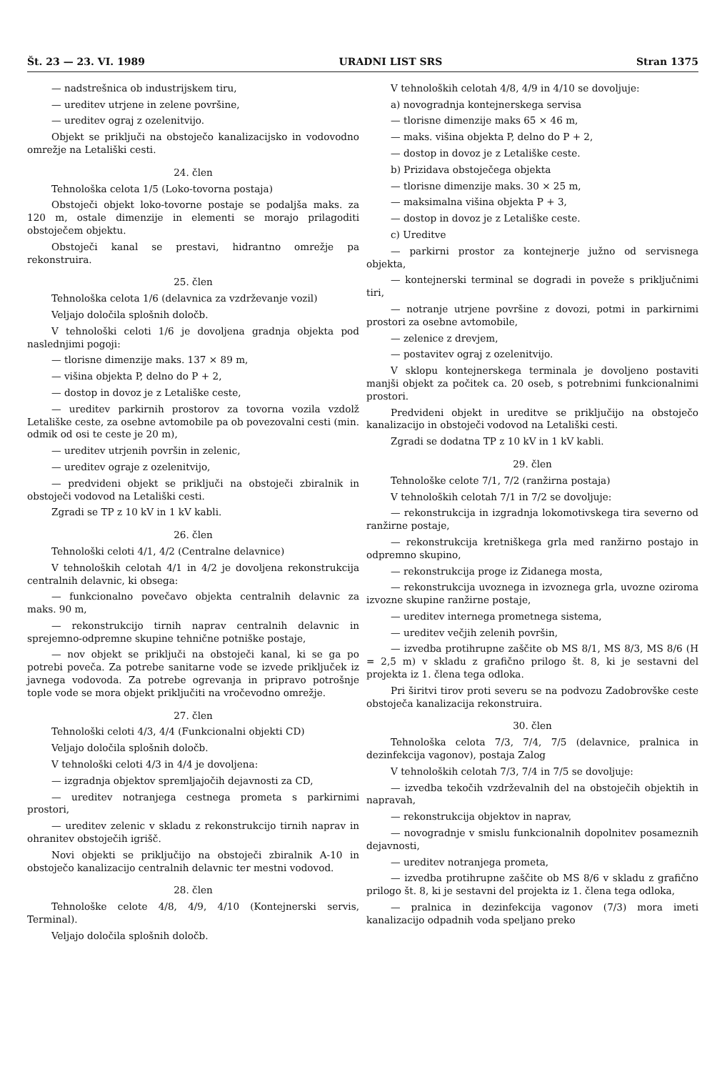Št. 23 — 23. VI. 1989 URADNI LIST SRS Stran 1375
— nadstrešnica ob industrijskem tiru,
— ureditev utrjene in zelene površine,
— ureditev ograj z ozelenitvijo.
Objekt se priključi na obstoječo kanalizacijsko in vodovodno omrežje na Letališki cesti.
24. člen
Tehnološka celota 1/5 (Loko-tovorna postaja)
Obstoječi objekt loko-tovorne postaje se podaljša maks. za 120 m, ostale dimenzije in elementi se morajo prilagoditi obstoječem objektu.
Obstoječi kanal se prestavi, hidrantno omrežje pa rekonstruira.
25. člen
Tehnološka celota 1/6 (delavnica za vzdrževanje vozil)
Veljajo določila splošnih določb.
V tehnološki celoti 1/6 je dovoljena gradnja objekta pod naslednjimi pogoji:
— tlorisne dimenzije maks. 137 × 89 m,
— višina objekta P, delno do P + 2,
— dostop in dovoz je z Letališke ceste,
— ureditev parkirnih prostorov za tovorna vozila vzdolž Letališke ceste, za osebne avtomobile pa ob povezovalni cesti (min. odmik od osi te ceste je 20 m),
— ureditev utrjenih površin in zelenic,
— ureditev ograje z ozelenitvijo,
— predvideni objekt se priključi na obstoječi zbiralnik in obstoječi vodovod na Letališki cesti.
Zgradi se TP z 10 kV in 1 kV kabli.
26. člen
Tehnološki celoti 4/1, 4/2 (Centralne delavnice)
V tehnoloških celotah 4/1 in 4/2 je dovoljena rekonstrukcija centralnih delavnic, ki obsega:
— funkcionalno povečavo objekta centralnih delavnic za maks. 90 m,
— rekonstrukcijo tirnih naprav centralnih delavnic in sprejemno-odpremne skupine tehnične potniške postaje,
— nov objekt se priključi na obstoječi kanal, ki se ga po potrebi poveča. Za potrebe sanitarne vode se izvede priključek iz javnega vodovoda. Za potrebe ogrevanja in pripravo potrošnje tople vode se mora objekt priključiti na vročevodno omrežje.
27. člen
Tehnološki celoti 4/3, 4/4 (Funkcionalni objekti CD)
Veljajo določila splošnih določb.
V tehnološki celoti 4/3 in 4/4 je dovoljena:
— izgradnja objektov spremljajočih dejavnosti za CD,
— ureditev notranjega cestnega prometa s parkirnimi prostori,
— ureditev zelenic v skladu z rekonstrukcijo tirnih naprav in ohranitev obstoječih igrišč.
Novi objekti se priključijo na obstoječi zbiralnik A-10 in obstoječo kanalizacijo centralnih delavnic ter mestni vodovod.
28. člen
Tehnološke celote 4/8, 4/9, 4/10 (Kontejnerski servis, Terminal).
Veljajo določila splošnih določb.
V tehnoloških celotah 4/8, 4/9 in 4/10 se dovoljuje:
a) novogradnja kontejnerskega servisa
— tlorisne dimenzije maks 65 × 46 m,
— maks. višina objekta P, delno do P + 2,
— dostop in dovoz je z Letališke ceste.
b) Prizidava obstoječega objekta
— tlorisne dimenzije maks. 30 × 25 m,
— maksimalna višina objekta P + 3,
— dostop in dovoz je z Letališke ceste.
c) Ureditve
— parkirni prostor za kontejnerje južno od servisnega objekta,
— kontejnerski terminal se dogradi in poveže s priključnimi tiri,
— notranje utrjene površine z dovozi, potmi in parkirnimi prostori za osebne avtomobile,
— zelenice z drevjem,
— postavitev ograj z ozelenitvijo.
V sklopu kontejnerskega terminala je dovoljeno postaviti manjši objekt za počitek ca. 20 oseb, s potrebnimi funkcionalnimi prostori.
Predvideni objekt in ureditve se priključijo na obstoječo kanalizacijo in obstoječi vodovod na Letališki cesti.
Zgradi se dodatna TP z 10 kV in 1 kV kabli.
29. člen
Tehnološke celote 7/1, 7/2 (ranžirna postaja)
V tehnoloških celotah 7/1 in 7/2 se dovoljuje:
— rekonstrukcija in izgradnja lokomotivskega tira severno od ranžirne postaje,
— rekonstrukcija kretniškega grla med ranžirno postajo in odpremno skupino,
— rekonstrukcija proge iz Zidanega mosta,
— rekonstrukcija uvoznega in izvoznega grla, uvozne oziroma izvozne skupine ranžirne postaje,
— ureditev internega prometnega sistema,
— ureditev večjih zelenih površin,
— izvedba protihrupne zaščite ob MS 8/1, MS 8/3, MS 8/6 (H = 2,5 m) v skladu z grafično prilogo št. 8, ki je sestavni del projekta iz 1. člena tega odloka.
Pri širitvi tirov proti severu se na podvozu Zadobrovške ceste obstoječa kanalizacija rekonstruira.
30. člen
Tehnološka celota 7/3, 7/4, 7/5 (delavnice, pralnica in dezinfekcija vagonov), postaja Zalog
V tehnoloških celotah 7/3, 7/4 in 7/5 se dovoljuje:
— izvedba tekočih vzdrževalnih del na obstoječih objektih in napravah,
— rekonstrukcija objektov in naprav,
— novogradnje v smislu funkcionalnih dopolnitev posameznih dejavnosti,
— ureditev notranjega prometa,
— izvedba protihrupne zaščite ob MS 8/6 v skladu z grafično prilogo št. 8, ki je sestavni del projekta iz 1. člena tega odloka,
— pralnica in dezinfekcija vagonov (7/3) mora imeti kanalizacijo odpadnih voda speljano preko